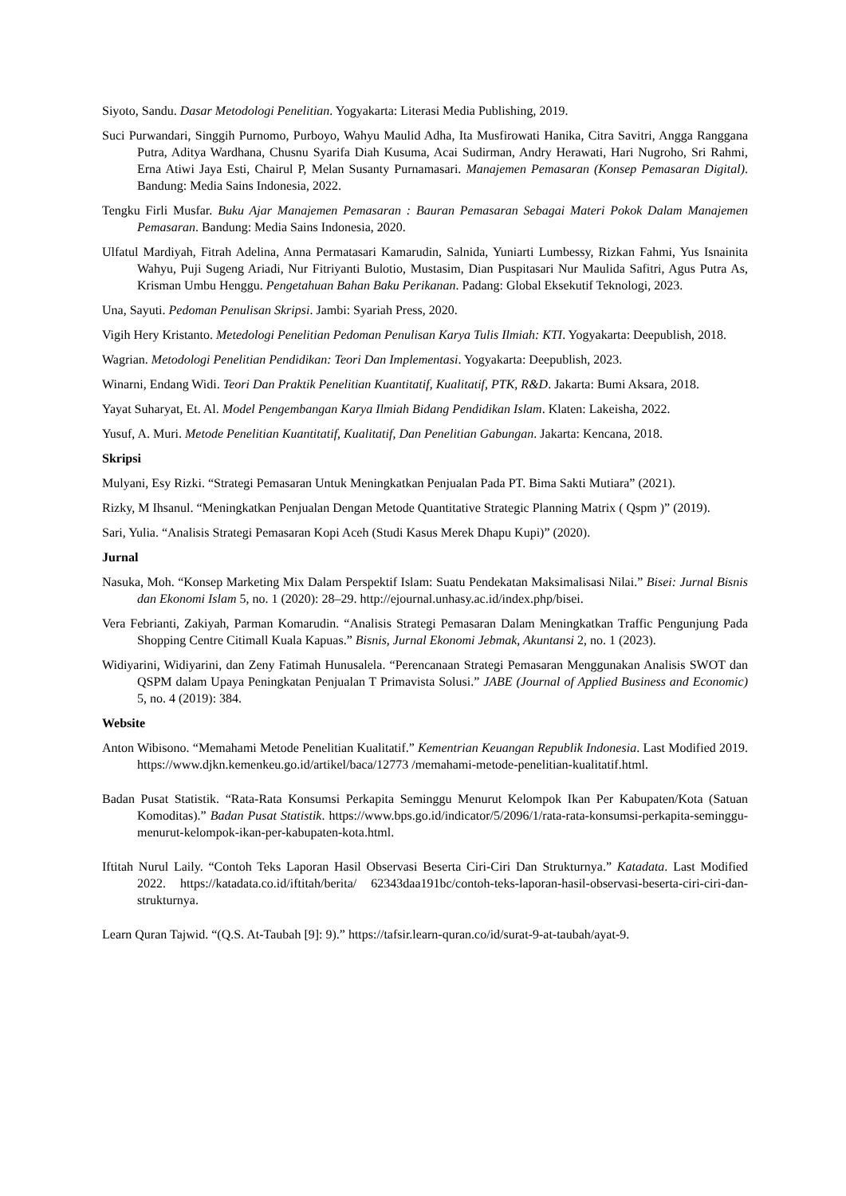Siyoto, Sandu. Dasar Metodologi Penelitian. Yogyakarta: Literasi Media Publishing, 2019.
Suci Purwandari, Singgih Purnomo, Purboyo, Wahyu Maulid Adha, Ita Musfirowati Hanika, Citra Savitri, Angga Ranggana Putra, Aditya Wardhana, Chusnu Syarifa Diah Kusuma, Acai Sudirman, Andry Herawati, Hari Nugroho, Sri Rahmi, Erna Atiwi Jaya Esti, Chairul P, Melan Susanty Purnamasari. Manajemen Pemasaran (Konsep Pemasaran Digital). Bandung: Media Sains Indonesia, 2022.
Tengku Firli Musfar. Buku Ajar Manajemen Pemasaran : Bauran Pemasaran Sebagai Materi Pokok Dalam Manajemen Pemasaran. Bandung: Media Sains Indonesia, 2020.
Ulfatul Mardiyah, Fitrah Adelina, Anna Permatasari Kamarudin, Salnida, Yuniarti Lumbessy, Rizkan Fahmi, Yus Isnainita Wahyu, Puji Sugeng Ariadi, Nur Fitriyanti Bulotio, Mustasim, Dian Puspitasari Nur Maulida Safitri, Agus Putra As, Krisman Umbu Henggu. Pengetahuan Bahan Baku Perikanan. Padang: Global Eksekutif Teknologi, 2023.
Una, Sayuti. Pedoman Penulisan Skripsi. Jambi: Syariah Press, 2020.
Vigih Hery Kristanto. Metedologi Penelitian Pedoman Penulisan Karya Tulis Ilmiah: KTI. Yogyakarta: Deepublish, 2018.
Wagrian. Metodologi Penelitian Pendidikan: Teori Dan Implementasi. Yogyakarta: Deepublish, 2023.
Winarni, Endang Widi. Teori Dan Praktik Penelitian Kuantitatif, Kualitatif, PTK, R&D. Jakarta: Bumi Aksara, 2018.
Yayat Suharyat, Et. Al. Model Pengembangan Karya Ilmiah Bidang Pendidikan Islam. Klaten: Lakeisha, 2022.
Yusuf, A. Muri. Metode Penelitian Kuantitatif, Kualitatif, Dan Penelitian Gabungan. Jakarta: Kencana, 2018.
Skripsi
Mulyani, Esy Rizki. “Strategi Pemasaran Untuk Meningkatkan Penjualan Pada PT. Bima Sakti Mutiara” (2021).
Rizky, M Ihsanul. “Meningkatkan Penjualan Dengan Metode Quantitative Strategic Planning Matrix ( Qspm )” (2019).
Sari, Yulia. “Analisis Strategi Pemasaran Kopi Aceh (Studi Kasus Merek Dhapu Kupi)” (2020).
Jurnal
Nasuka, Moh. “Konsep Marketing Mix Dalam Perspektif Islam: Suatu Pendekatan Maksimalisasi Nilai.” Bisei: Jurnal Bisnis dan Ekonomi Islam 5, no. 1 (2020): 28–29. http://ejournal.unhasy.ac.id/index.php/bisei.
Vera Febrianti, Zakiyah, Parman Komarudin. “Analisis Strategi Pemasaran Dalam Meningkatkan Traffic Pengunjung Pada Shopping Centre Citimall Kuala Kapuas.” Bisnis, Jurnal Ekonomi Jebmak, Akuntansi 2, no. 1 (2023).
Widiyarini, Widiyarini, dan Zeny Fatimah Hunusalela. “Perencanaan Strategi Pemasaran Menggunakan Analisis SWOT dan QSPM dalam Upaya Peningkatan Penjualan T Primavista Solusi.” JABE (Journal of Applied Business and Economic) 5, no. 4 (2019): 384.
Website
Anton Wibisono. “Memahami Metode Penelitian Kualitatif.” Kementrian Keuangan Republik Indonesia. Last Modified 2019. https://www.djkn.kemenkeu.go.id/artikel/baca/12773 /memahami-metode-penelitian-kualitatif.html.
Badan Pusat Statistik. “Rata-Rata Konsumsi Perkapita Seminggu Menurut Kelompok Ikan Per Kabupaten/Kota (Satuan Komoditas).” Badan Pusat Statistik. https://www.bps.go.id/indicator/5/2096/1/rata-rata-konsumsi-perkapita-seminggu-menurut-kelompok-ikan-per-kabupaten-kota.html.
Iftitah Nurul Laily. “Contoh Teks Laporan Hasil Observasi Beserta Ciri-Ciri Dan Strukturnya.” Katadata. Last Modified 2022. https://katadata.co.id/iftitah/berita/ 62343daa191bc/contoh-teks-laporan-hasil-observasi-beserta-ciri-ciri-dan-strukturnya.
Learn Quran Tajwid. “(Q.S. At-Taubah [9]: 9).” https://tafsir.learn-quran.co/id/surat-9-at-taubah/ayat-9.